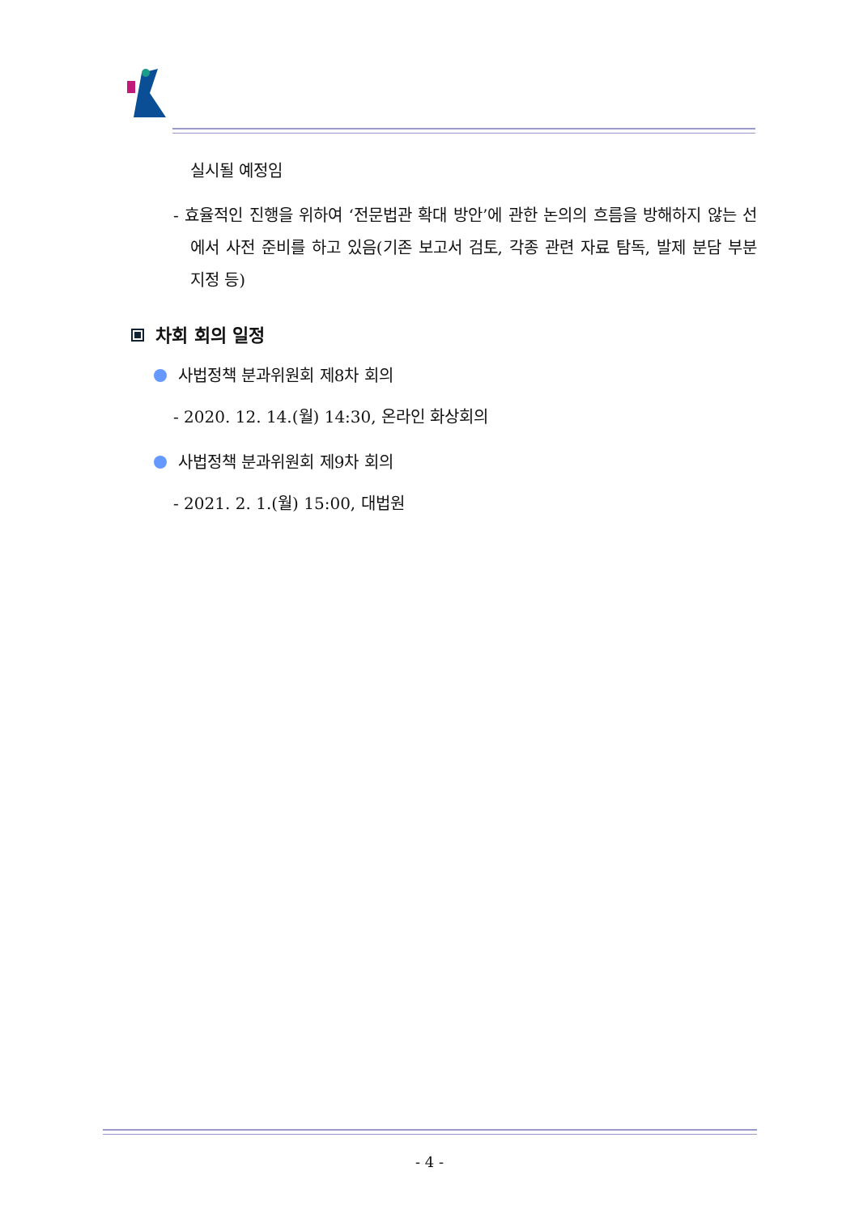실시될 예정임
- 효율적인 진행을 위하여 ‘전문법관 확대 방안’에 관한 논의의 흐름을 방해하지 않는 선에서 사전 준비를 하고 있음(기존 보고서 검토, 각종 관련 자료 탐독, 발제 분담 부분 지정 등)
차회 회의 일정
사법정책 분과위원회 제8차 회의
- 2020. 12. 14.(월) 14:30, 온라인 화상회의
사법정책 분과위원회 제9차 회의
- 2021. 2. 1.(월) 15:00, 대법원
- 4 -